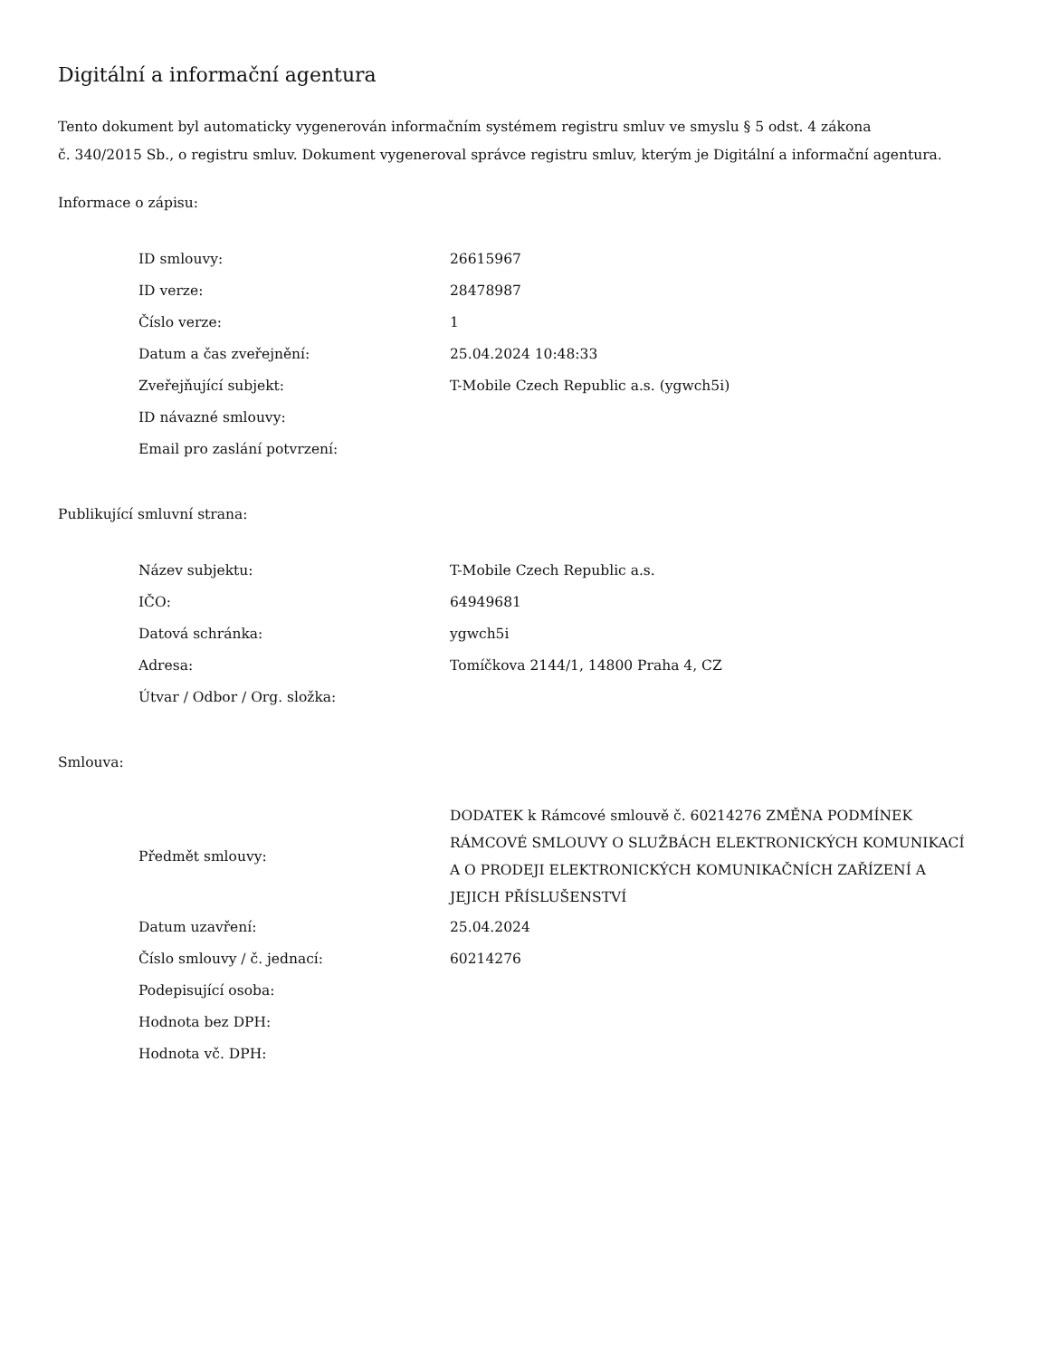Digitální a informační agentura
Tento dokument byl automaticky vygenerován informačním systémem registru smluv ve smyslu § 5 odst. 4 zákona
č. 340/2015 Sb., o registru smluv. Dokument vygeneroval správce registru smluv, kterým je Digitální a informační agentura.
Informace o zápisu:
| ID smlouvy: | 26615967 |
| ID verze: | 28478987 |
| Číslo verze: | 1 |
| Datum a čas zveřejnění: | 25.04.2024 10:48:33 |
| Zveřejňující subjekt: | T-Mobile Czech Republic a.s. (ygwch5i) |
| ID návazné smlouvy: | |
| Email pro zaslání potvrzení: | |
Publikující smluvní strana:
| Název subjektu: | T-Mobile Czech Republic a.s. |
| IČO: | 64949681 |
| Datová schránka: | ygwch5i |
| Adresa: | Tomíčkova 2144/1, 14800 Praha 4, CZ |
| Útvar / Odbor / Org. složka: | |
Smlouva:
| Předmět smlouvy: | DODATEK k Rámcové smlouvě č. 60214276 ZMĚNA PODMÍNEK RÁMCOVÉ SMLOUVY O SLUŽBÁCH ELEKTRONICKÝCH KOMUNIKACÍ A O PRODEJI ELEKTRONICKÝCH KOMUNIKAČNÍCH ZAŘÍZENÍ A JEJICH PŘÍSLUŠENSTVÍ |
| Datum uzavření: | 25.04.2024 |
| Číslo smlouvy / č. jednací: | 60214276 |
| Podepisující osoba: | |
| Hodnota bez DPH: | |
| Hodnota vč. DPH: | |